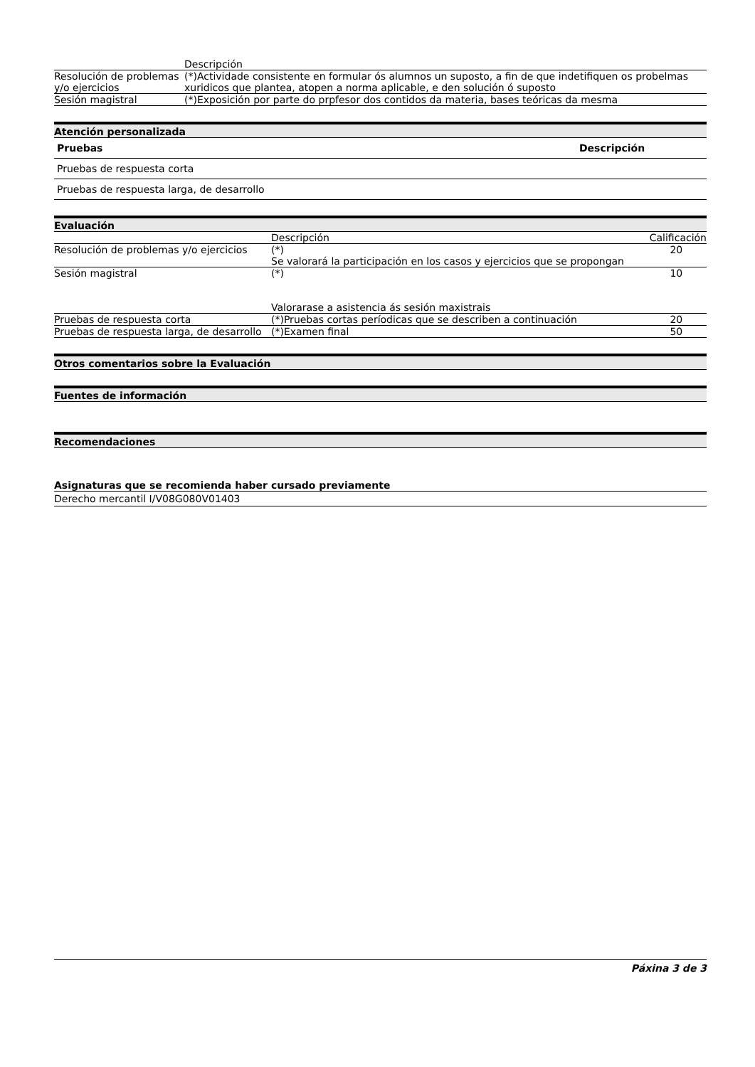| | Descripción |
| Resolución de problemas y/o ejercicios | (*)Actividade consistente en formular ós alumnos un suposto, a fin de que indetifiquen os probelmas xuridicos que plantea, atopen a norma aplicable, e den solución ó suposto |
| Sesión magistral | (*)Exposición por parte do prpfesor dos contidos da materia, bases teóricas da mesma |
Atención personalizada
| Pruebas | Descripción |
| --- | --- |
| Pruebas de respuesta corta | |
| Pruebas de respuesta larga, de desarrollo | |
Evaluación
| | Descripción | Calificación |
| Resolución de problemas y/o ejercicios | (*) Se valorará la participación en los casos y ejercicios que se propongan | 20 |
| Sesión magistral | (*) Valorarase a asistencia ás sesión maxistrais | 10 |
| Pruebas de respuesta corta | (*)Pruebas cortas períodicas que se describen a continuación | 20 |
| Pruebas de respuesta larga, de desarrollo | (*)Examen final | 50 |
Otros comentarios sobre la Evaluación
Fuentes de información
Recomendaciones
Asignaturas que se recomienda haber cursado previamente
Derecho mercantil I/V08G080V01403
Páxina 3 de 3